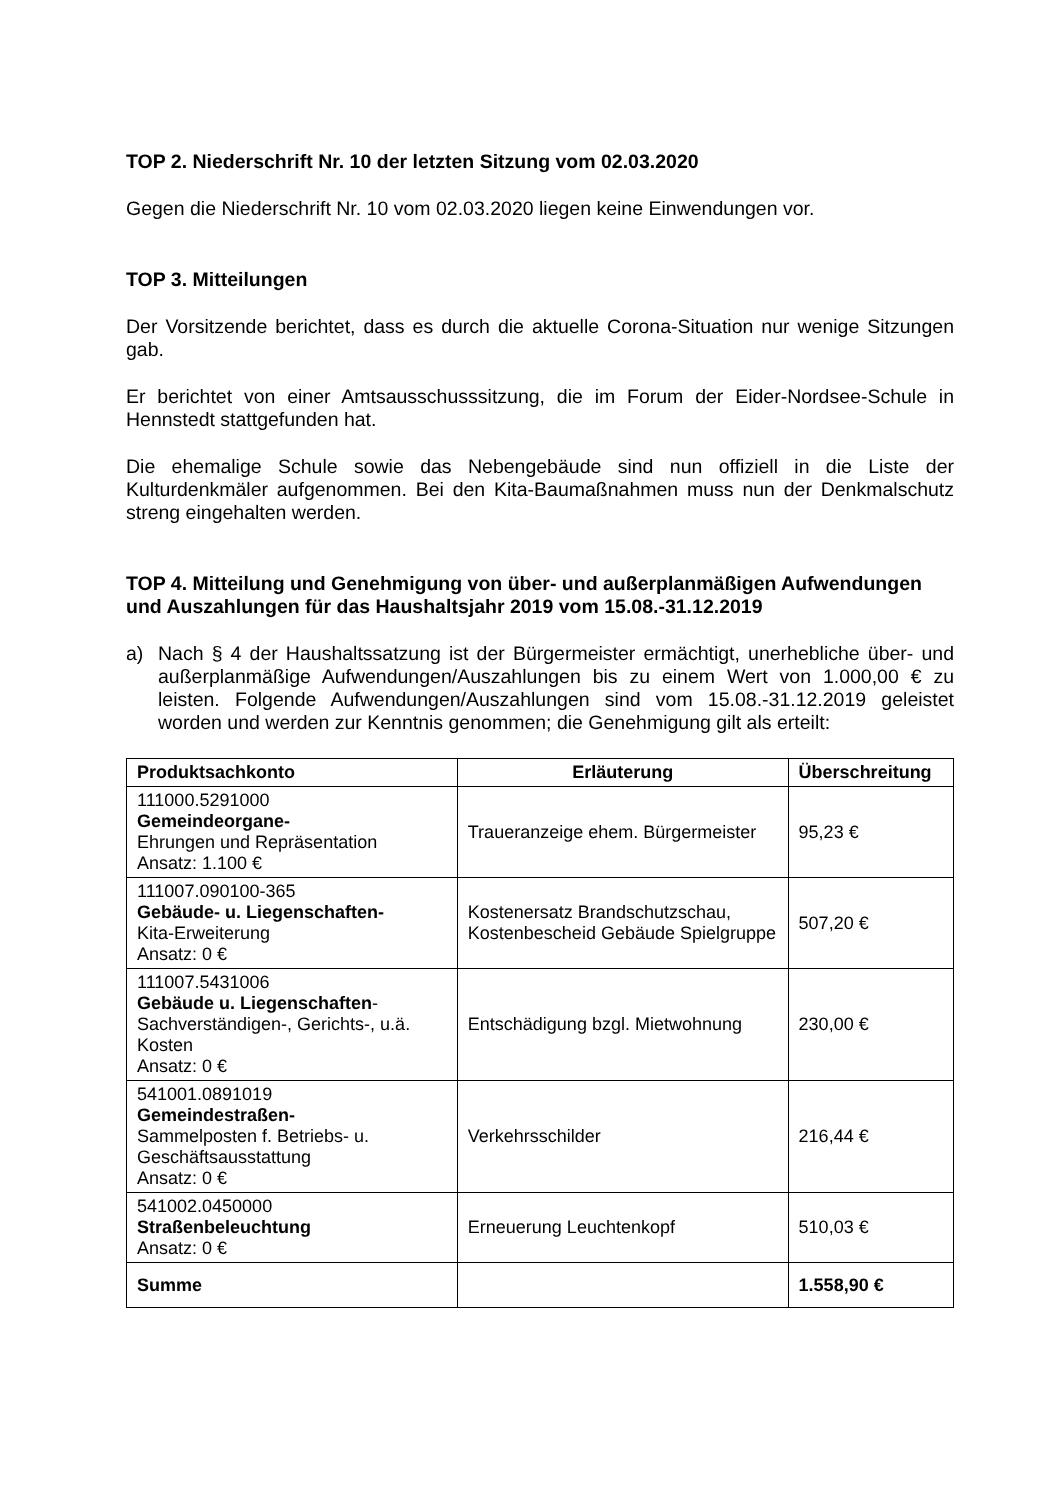TOP 2. Niederschrift Nr. 10 der letzten Sitzung vom 02.03.2020
Gegen die Niederschrift Nr. 10 vom 02.03.2020 liegen keine Einwendungen vor.
TOP 3. Mitteilungen
Der Vorsitzende berichtet, dass es durch die aktuelle Corona-Situation nur wenige Sitzungen gab.
Er berichtet von einer Amtsausschusssitzung, die im Forum der Eider-Nordsee-Schule in Hennstedt stattgefunden hat.
Die ehemalige Schule sowie das Nebengebäude sind nun offiziell in die Liste der Kulturdenkmäler aufgenommen. Bei den Kita-Baumaßnahmen muss nun der Denkmalschutz streng eingehalten werden.
TOP 4. Mitteilung und Genehmigung von über- und außerplanmäßigen Aufwendungen und Auszahlungen für das Haushaltsjahr 2019 vom 15.08.-31.12.2019
a) Nach § 4 der Haushaltssatzung ist der Bürgermeister ermächtigt, unerhebliche über- und außerplanmäßige Aufwendungen/Auszahlungen bis zu einem Wert von 1.000,00 € zu leisten. Folgende Aufwendungen/Auszahlungen sind vom 15.08.-31.12.2019 geleistet worden und werden zur Kenntnis genommen; die Genehmigung gilt als erteilt:
| Produktsachkonto | Erläuterung | Überschreitung |
| --- | --- | --- |
| 111000.5291000 Gemeindeorgane- Ehrungen und Repräsentation Ansatz: 1.100 € | Traueranzeige ehem. Bürgermeister | 95,23 € |
| 111007.090100-365 Gebäude- u. Liegenschaften- Kita-Erweiterung Ansatz: 0 € | Kostenersatz Brandschutzschau, Kostenbescheid Gebäude Spielgruppe | 507,20 € |
| 111007.5431006 Gebäude u. Liegenschaften - Sachverständigen-, Gerichts-, u.ä. Kosten Ansatz: 0 € | Entschädigung bzgl. Mietwohnung | 230,00 € |
| 541001.0891019 Gemeindestraßen- Sammelposten f. Betriebs- u. Geschäftsausstattung Ansatz: 0 € | Verkehrsschilder | 216,44 € |
| 541002.0450000 Straßenbeleuchtung Ansatz: 0 € | Erneuerung Leuchtenkopf | 510,03 € |
| Summe | | 1.558,90 € |